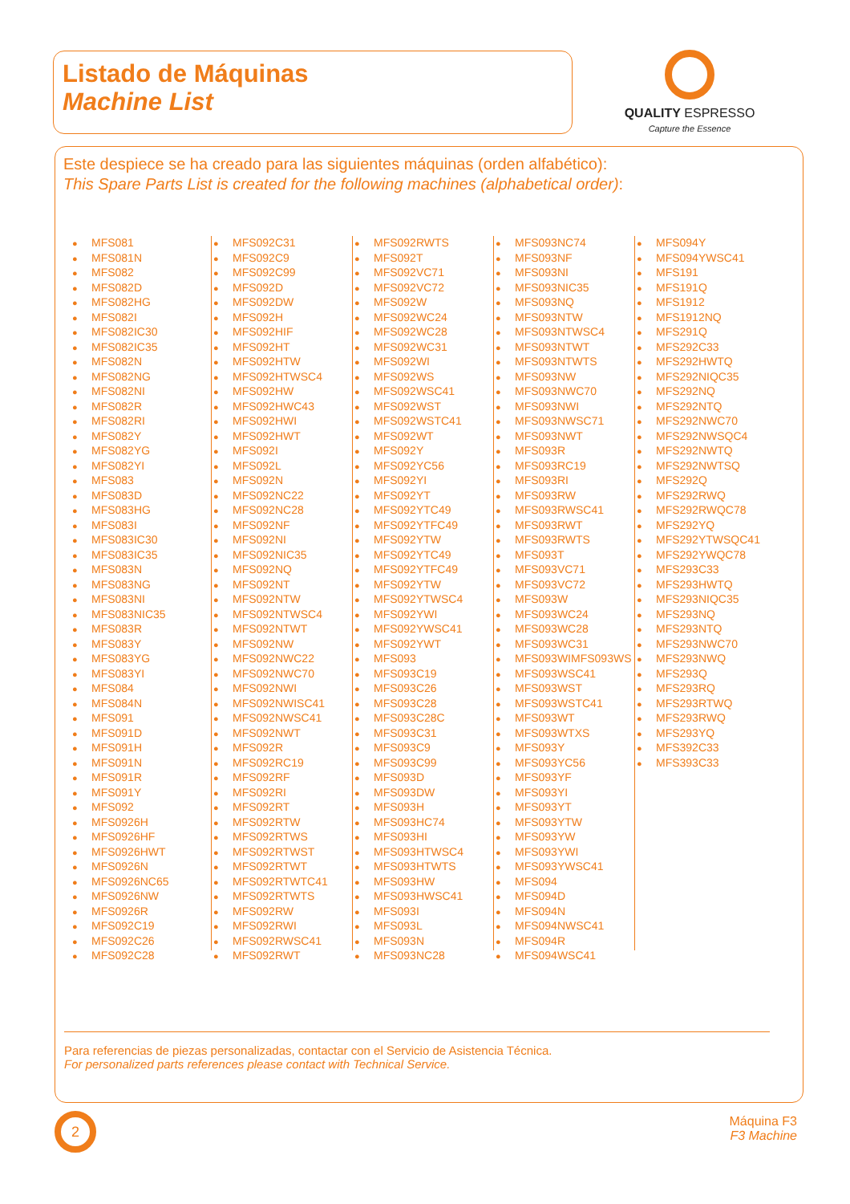Listado de Máquinas
Machine List
QUALITY ESPRESSO
Capture the Essence
Este despiece se ha creado para las siguientes máquinas (orden alfabético):
This Spare Parts List is created for the following machines (alphabetical order):
● MFS081
● MFS081N
● MFS082
● MFS082D
● MFS082HG
● MFS082I
● MFS082IC30
● MFS082IC35
● MFS082N
● MFS082NG
● MFS082NI
● MFS082R
● MFS082RI
● MFS082Y
● MFS082YG
● MFS082YI
● MFS083
● MFS083D
● MFS083HG
● MFS083I
● MFS083IC30
● MFS083IC35
● MFS083N
● MFS083NG
● MFS083NI
● MFS083NIC35
● MFS083R
● MFS083Y
● MFS083YG
● MFS083YI
● MFS084
● MFS084N
● MFS091
● MFS091D
● MFS091H
● MFS091N
● MFS091R
● MFS091Y
● MFS092
● MFS0926H
● MFS0926HF
● MFS0926HWT
● MFS0926N
● MFS0926NC65
● MFS0926NW
● MFS0926R
● MFS092C19
● MFS092C26
● MFS092C28
● MFS092C31
● MFS092C9
● MFS092C99
● MFS092D
● MFS092DW
● MFS092H
● MFS092HIF
● MFS092HT
● MFS092HTW
● MFS092HTWSC4
● MFS092HW
● MFS092HWC43
● MFS092HWI
● MFS092HWT
● MFS092I
● MFS092L
● MFS092N
● MFS092NC22
● MFS092NC28
● MFS092NF
● MFS092NI
● MFS092NIC35
● MFS092NQ
● MFS092NT
● MFS092NTW
● MFS092NTWSC4
● MFS092NTWT
● MFS092NW
● MFS092NWC22
● MFS092NWC70
● MFS092NWI
● MFS092NWISC41
● MFS092NWSC41
● MFS092NWT
● MFS092R
● MFS092RC19
● MFS092RF
● MFS092RI
● MFS092RT
● MFS092RTW
● MFS092RTWS
● MFS092RTWST
● MFS092RTWT
● MFS092RTWTC41
● MFS092RTWTS
● MFS092RW
● MFS092RWI
● MFS092RWSC41
● MFS092RWT
● MFS092RWTS
● MFS092T
● MFS092VC71
● MFS092VC72
● MFS092W
● MFS092WC24
● MFS092WC28
● MFS092WC31
● MFS092WI
● MFS092WS
● MFS092WSC41
● MFS092WST
● MFS092WSTC41
● MFS092WT
● MFS092Y
● MFS092YC56
● MFS092YI
● MFS092YT
● MFS092YTC49
● MFS092YTFC49
● MFS092YTW
● MFS092YTC49
● MFS092YTFC49
● MFS092YTW
● MFS092YTWSC4
● MFS092YWI
● MFS092YWSC41
● MFS092YWT
● MFS093
● MFS093C19
● MFS093C26
● MFS093C28
● MFS093C28C
● MFS093C31
● MFS093C9
● MFS093C99
● MFS093D
● MFS093DW
● MFS093H
● MFS093HC74
● MFS093HI
● MFS093HTWSC4
● MFS093HTWTS
● MFS093HW
● MFS093HWSC41
● MFS093I
● MFS093L
● MFS093N
● MFS093NC28
● MFS093NC74
● MFS093NF
● MFS093NI
● MFS093NIC35
● MFS093NQ
● MFS093NTW
● MFS093NTWSC4
● MFS093NTWT
● MFS093NTWTS
● MFS093NW
● MFS093NWC70
● MFS093NWI
● MFS093NWSC71
● MFS093NWT
● MFS093R
● MFS093RC19
● MFS093RI
● MFS093RW
● MFS093RWSC41
● MFS093RWT
● MFS093RWTS
● MFS093T
● MFS093VC71
● MFS093VC72
● MFS093W
● MFS093WC24
● MFS093WC28
● MFS093WC31
● MFS093WIMFS093WS
● MFS093WSC41
● MFS093WST
● MFS093WSTC41
● MFS093WT
● MFS093WTXS
● MFS093Y
● MFS093YC56
● MFS093YF
● MFS093YI
● MFS093YT
● MFS093YTW
● MFS093YW
● MFS093YWI
● MFS093YWSC41
● MFS094
● MFS094D
● MFS094N
● MFS094NWSC41
● MFS094R
● MFS094WSC41
● MFS094Y
● MFS094YWSC41
● MFS191
● MFS191Q
● MFS1912
● MFS1912NQ
● MFS291Q
● MFS292C33
● MFS292HWTQ
● MFS292NIQC35
● MFS292NQ
● MFS292NTQ
● MFS292NWC70
● MFS292NWSQC4
● MFS292NWTQ
● MFS292NWTSQ
● MFS292Q
● MFS292RWQ
● MFS292RWQC78
● MFS292YQ
● MFS292YTWSQC41
● MFS292YWQC78
● MFS293C33
● MFS293HWTQ
● MFS293NIQC35
● MFS293NQ
● MFS293NTQ
● MFS293NWC70
● MFS293NWQ
● MFS293Q
● MFS293RQ
● MFS293RTWQ
● MFS293RWQ
● MFS293YQ
● MFS392C33
● MFS393C33
Para referencias de piezas personalizadas, contactar con el Servicio de Asistencia Técnica.
For personalized parts references please contact with Technical Service.
2
Máquina F3
F3 Machine